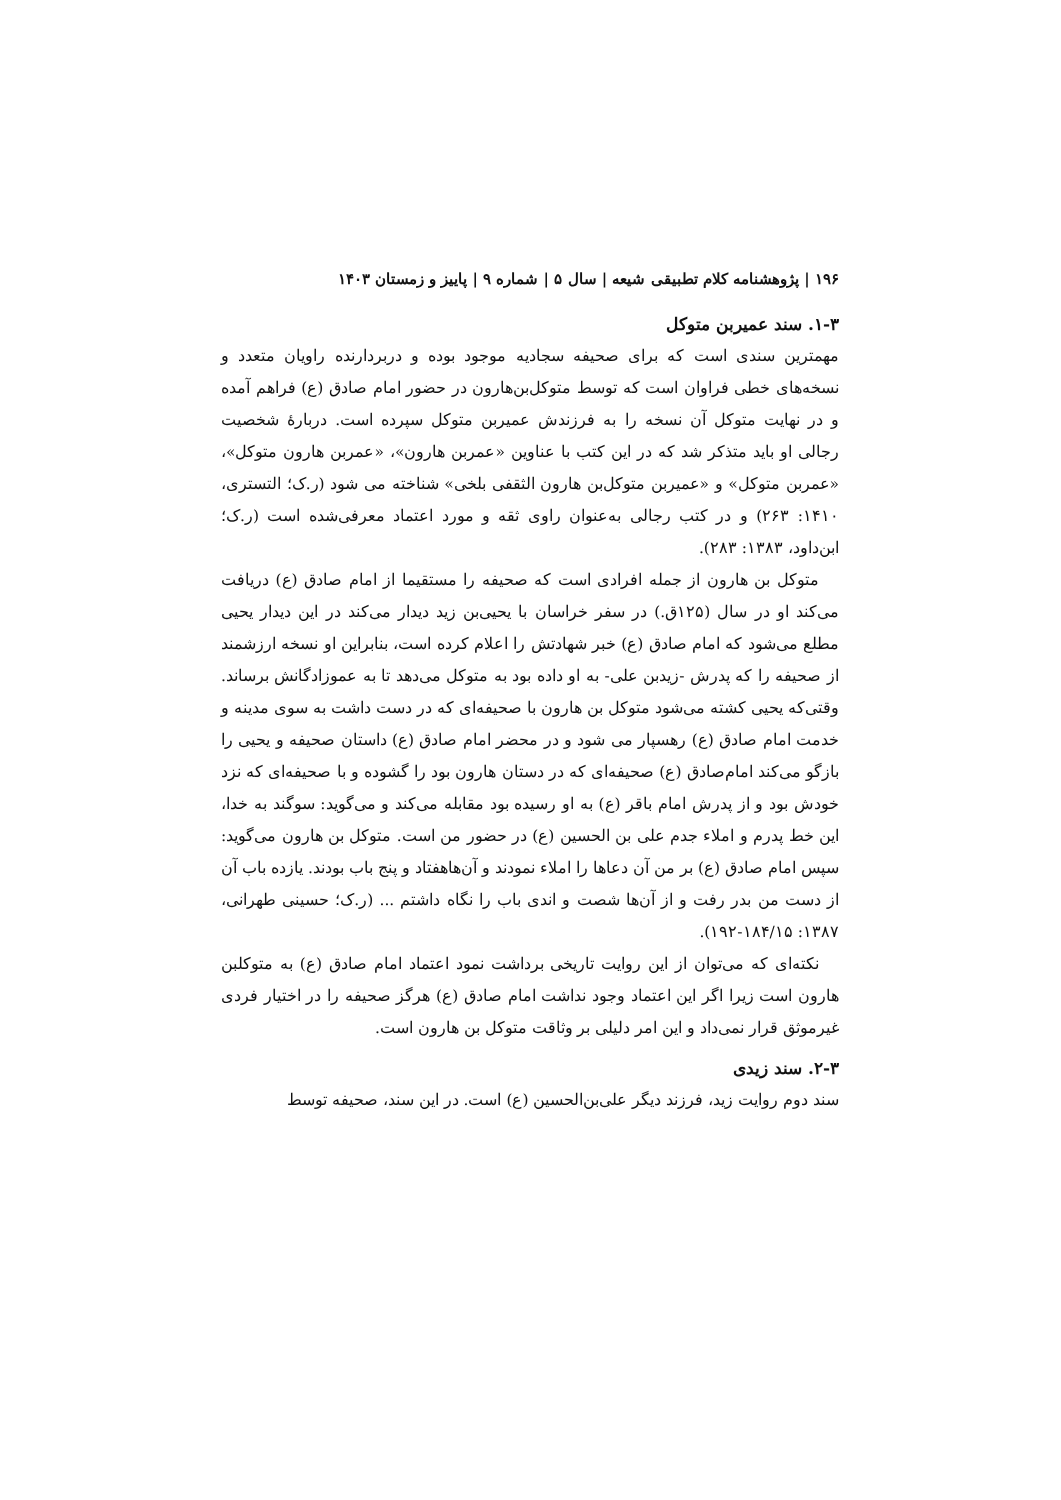۱۹۶ | پژوهشنامه کلام تطبیقی شیعه | سال ۵ | شماره ۹ | پاییز و زمستان ۱۴۰۳
۱-۳. سند عمیربن متوکل
مهمترین سندی است که برای صحیفه سجادیه موجود بوده و دربردارنده راویان متعدد و نسخه‌های خطی فراوان است که توسط متوکل‌بن‌هارون در حضور امام صادق (ع) فراهم آمده و در نهایت متوکل آن نسخه را به فرزندش عمیربن متوکل سپرده است. دربارهٔ شخصیت رجالی او باید متذکر شد که در این کتب با عناوین «عمربن هارون»، «عمربن هارون متوکل»، «عمربن متوکل» و «عمیربن متوکل‌بن هارون الثقفی بلخی» شناخته می شود (ر.ک؛ التستری، ۱۴۱۰: ۲۶۳) و در کتب رجالی به‌عنوان راوی ثقه و مورد اعتماد معرفی‌شده است (ر.ک؛ ابن‌داود، ۱۳۸۳: ۲۸۳).
متوکل بن هارون از جمله افرادی است که صحیفه را مستقیما از امام صادق (ع) دریافت می‌کند او در سال (۱۲۵ق.) در سفر خراسان با یحیی‌بن زید دیدار می‌کند در این دیدار یحیی مطلع می‌شود که امام صادق (ع) خبر شهادتش را اعلام کرده است، بنابراین او نسخه ارزشمند از صحیفه را که پدرش -زیدبن علی- به او داده بود به متوکل می‌دهد تا به عموزادگانش برساند. وقتی‌که یحیی کشته می‌شود متوکل بن هارون با صحیفه‌ای که در دست داشت به سوی مدینه و خدمت امام صادق (ع) رهسپار می شود و در محضر امام صادق (ع) داستان صحیفه و یحیی را بازگو می‌کند امام‌صادق (ع) صحیفه‌ای که در دستان هارون بود را گشوده و با صحیفه‌ای که نزد خودش بود و از پدرش امام باقر (ع) به او رسیده بود مقابله می‌کند و می‌گوید: سوگند به خدا، این خط پدرم و املاء جدم علی بن الحسین (ع) در حضور من است. متوکل بن هارون می‌گوید: سپس امام صادق (ع) بر من آن دعاها را املاء نمودند و آن‌هاهفتاد و پنج باب بودند. یازده باب آن از دست من بدر رفت و از آن‌ها شصت و اندی باب را نگاه داشتم ... (ر.ک؛ حسینی طهرانی، ۱۳۸۷: ۱۸۴/۱۵-۱۹۲).
نکته‌ای که می‌توان از این روایت تاریخی برداشت نمود اعتماد امام صادق (ع) به متوکلبن هارون است زیرا اگر این اعتماد وجود نداشت امام صادق (ع) هرگز صحیفه را در اختیار فردی غیرموثق قرار نمی‌داد و این امر دلیلی بر وثاقت متوکل بن هارون است.
۲-۳. سند زیدی
سند دوم روایت زید، فرزند دیگر علی‌بن‌الحسین (ع) است. در این سند، صحیفه توسط